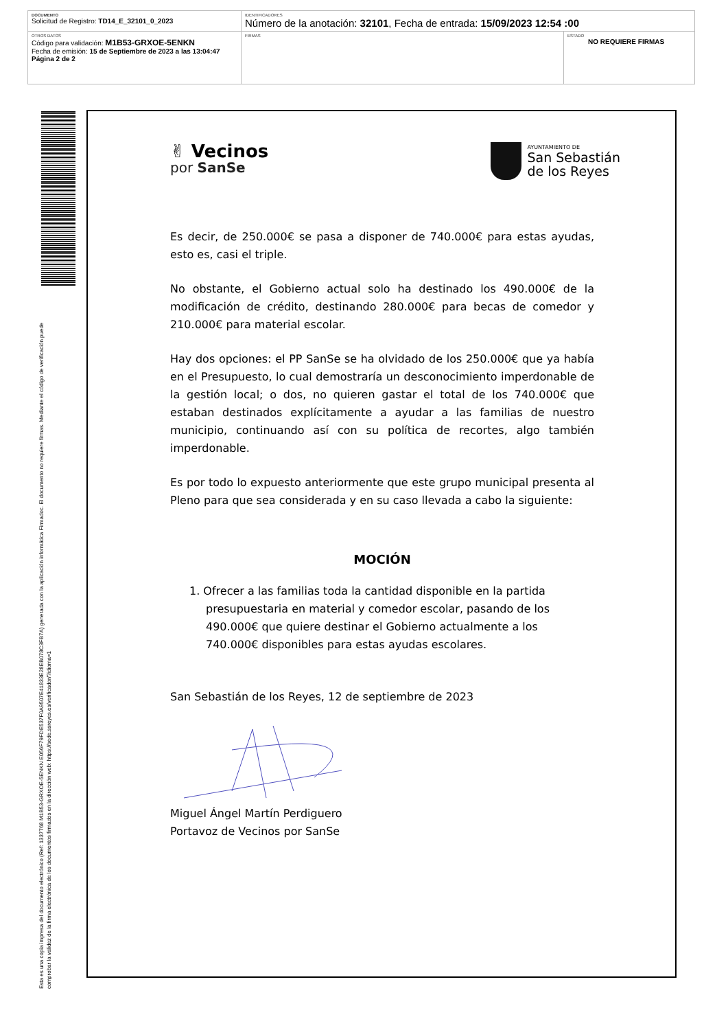| DOCUMENTO Solicitud de Registro: TD14_E_32101_0_2023 | IDENTIFICADORES Número de la anotación: 32101 , Fecha de entrada: 15/09/2023 12:54 :00 | |
| OTROS DATOS Código para validación: M1B53-GRXOE-5ENKN Fecha de emisión: 15 de Septiembre de 2023 a las 13:04:47 Página 2 de 2 | FIRMAS | ESTADO NO REQUIERE FIRMAS |
Esta es una copia impresa del documento electrónico (Ref: 1337768 M1B53-GRXOE-5ENKN E056F79FDE537F0A9507E41833E28EB078C3FB7A) generada con la aplicación informática Firmadoc. El documento no requiere firmas. Mediante el código de verificación puede comprobar la validez de la firma electrónica de los documentos firmados en la dirección web: https://sede.ssreyes.es/verificador/?idioma=1
✌ Vecinos
por SanSe
AYUNTAMIENTO DE
San Sebastián
de los Reyes
Es decir, de 250.000€ se pasa a disponer de 740.000€ para estas ayudas, esto es, casi el triple.
No obstante, el Gobierno actual solo ha destinado los 490.000€ de la modificación de crédito, destinando 280.000€ para becas de comedor y 210.000€ para material escolar.
Hay dos opciones: el PP SanSe se ha olvidado de los 250.000€ que ya había en el Presupuesto, lo cual demostraría un desconocimiento imperdonable de la gestión local; o dos, no quieren gastar el total de los 740.000€ que estaban destinados explícitamente a ayudar a las familias de nuestro municipio, continuando así con su política de recortes, algo también imperdonable.
Es por todo lo expuesto anteriormente que este grupo municipal presenta al Pleno para que sea considerada y en su caso llevada a cabo la siguiente:
MOCIÓN
1. Ofrecer a las familias toda la cantidad disponible en la partida presupuestaria en material y comedor escolar, pasando de los 490.000€ que quiere destinar el Gobierno actualmente a los 740.000€ disponibles para estas ayudas escolares.
San Sebastián de los Reyes, 12 de septiembre de 2023
Miguel Ángel Martín Perdiguero
Portavoz de Vecinos por SanSe